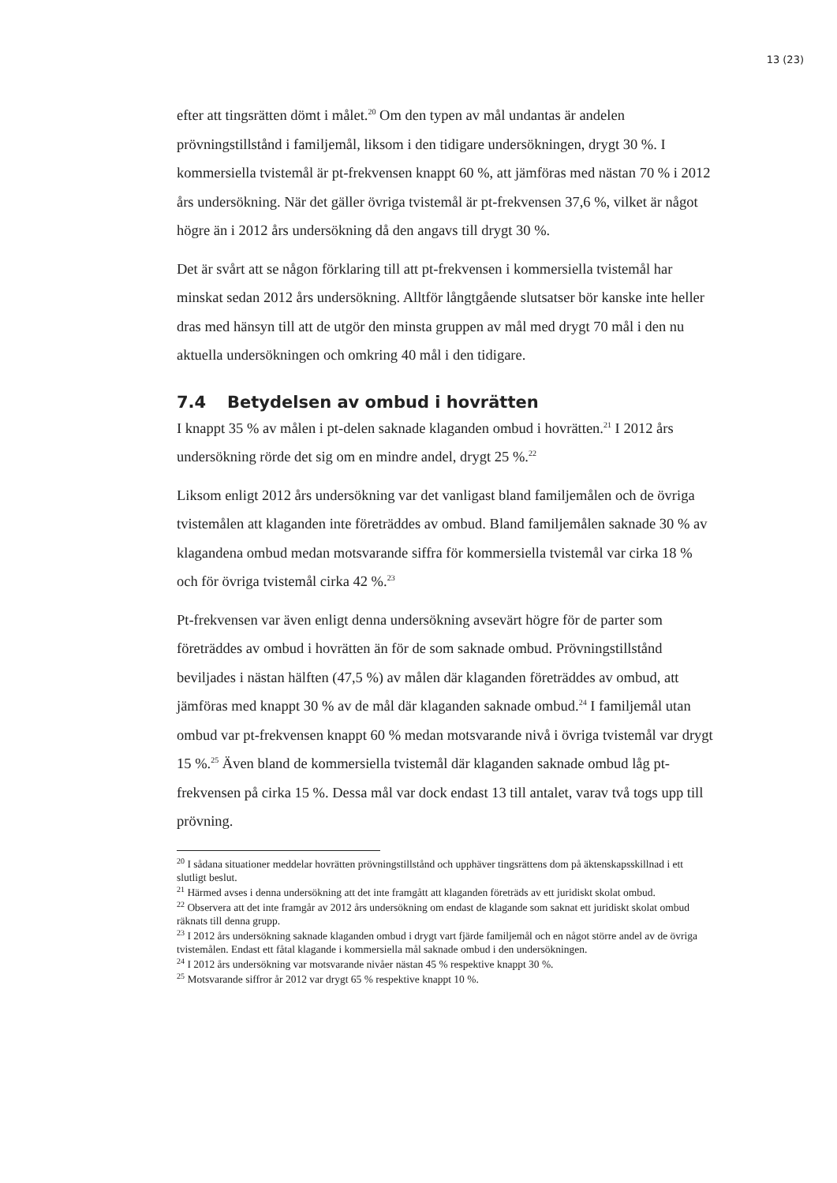13 (23)
efter att tingsrätten dömt i målet.<sup>20</sup> Om den typen av mål undantas är andelen prövningstillstånd i familjemål, liksom i den tidigare undersökningen, drygt 30 %. I kommersiella tvistemål är pt-frekvensen knappt 60 %, att jämföras med nästan 70 % i 2012 års undersökning. När det gäller övriga tvistemål är pt-frekvensen 37,6 %, vilket är något högre än i 2012 års undersökning då den angavs till drygt 30 %.
Det är svårt att se någon förklaring till att pt-frekvensen i kommersiella tvistemål har minskat sedan 2012 års undersökning. Alltför långtgående slutsatser bör kanske inte heller dras med hänsyn till att de utgör den minsta gruppen av mål med drygt 70 mål i den nu aktuella undersökningen och omkring 40 mål i den tidigare.
7.4 Betydelsen av ombud i hovrätten
I knappt 35 % av målen i pt-delen saknade klaganden ombud i hovrätten.<sup>21</sup> I 2012 års undersökning rörde det sig om en mindre andel, drygt 25 %.<sup>22</sup>
Liksom enligt 2012 års undersökning var det vanligast bland familjemålen och de övriga tvistemålen att klaganden inte företräddes av ombud. Bland familjemålen saknade 30 % av klagandena ombud medan motsvarande siffra för kommersiella tvistemål var cirka 18 % och för övriga tvistemål cirka 42 %.<sup>23</sup>
Pt-frekvensen var även enligt denna undersökning avsevärt högre för de parter som företräddes av ombud i hovrätten än för de som saknade ombud. Prövningstillstånd beviljades i nästan hälften (47,5 %) av målen där klaganden företräddes av ombud, att jämföras med knappt 30 % av de mål där klaganden saknade ombud.<sup>24</sup> I familjemål utan ombud var pt-frekvensen knappt 60 % medan motsvarande nivå i övriga tvistemål var drygt 15 %.<sup>25</sup> Även bland de kommersiella tvistemål där klaganden saknade ombud låg pt-frekvensen på cirka 15 %. Dessa mål var dock endast 13 till antalet, varav två togs upp till prövning.
<sup>20</sup> I sådana situationer meddelar hovrätten prövningstillstånd och upphäver tingsrättens dom på äktenskapsskillnad i ett slutligt beslut.
<sup>21</sup> Härmed avses i denna undersökning att det inte framgått att klaganden företräds av ett juridiskt skolat ombud.
<sup>22</sup> Observera att det inte framgår av 2012 års undersökning om endast de klagande som saknat ett juridiskt skolat ombud räknats till denna grupp.
<sup>23</sup> I 2012 års undersökning saknade klaganden ombud i drygt vart fjärde familjemål och en något större andel av de övriga tvistemålen. Endast ett fåtal klagande i kommersiella mål saknade ombud i den undersökningen.
<sup>24</sup> I 2012 års undersökning var motsvarande nivåer nästan 45 % respektive knappt 30 %.
<sup>25</sup> Motsvarande siffror år 2012 var drygt 65 % respektive knappt 10 %.